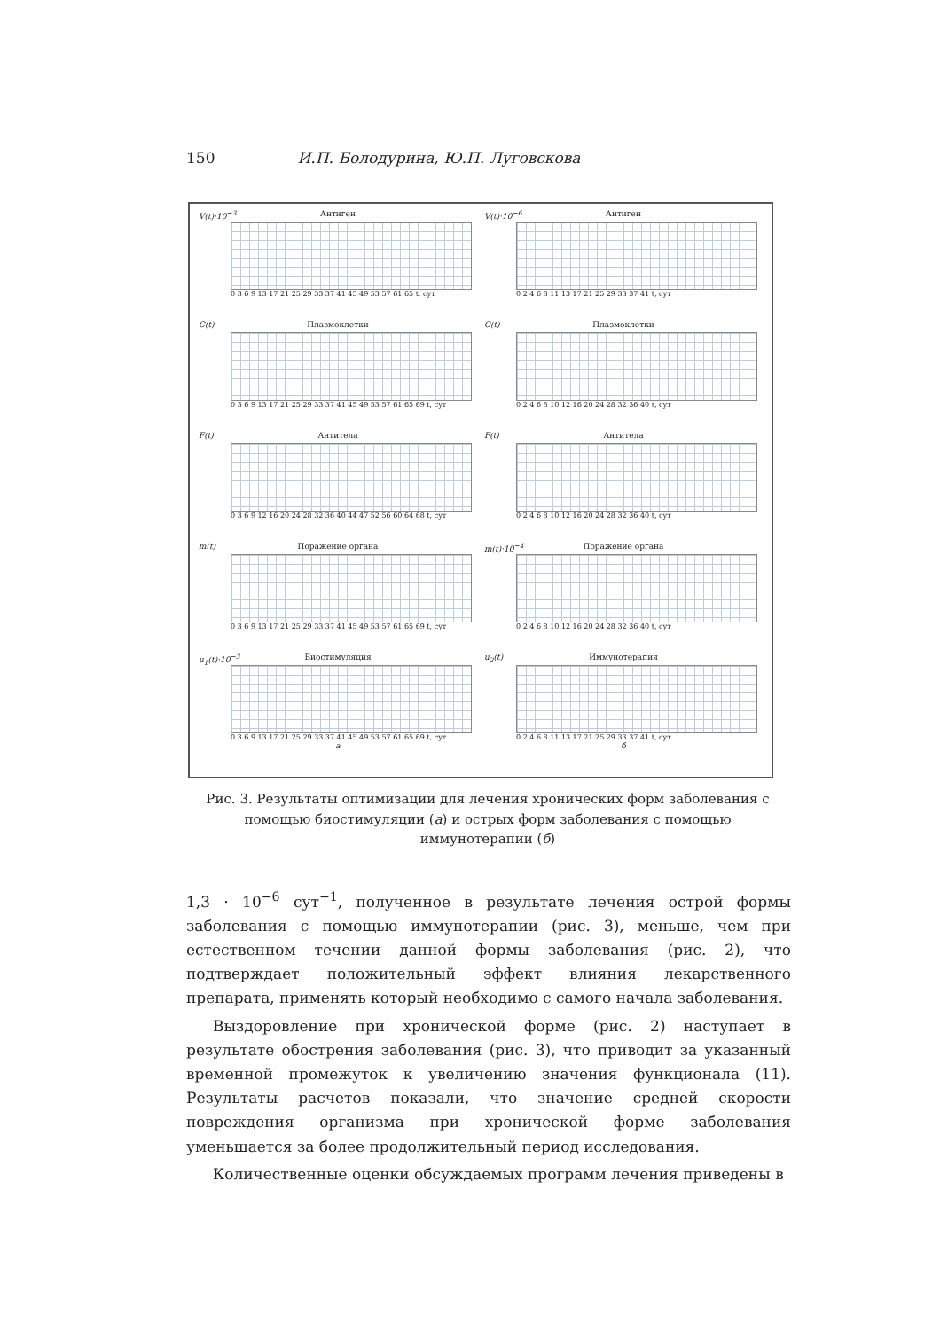150 И.П. Болодурина, Ю.П. Луговскова
V(t)·10<sup>−3</sup>
Антиген
0 3 6 9 13 17 21 25 29 33 37 41 45 49 53 57 61 65 t, сут
C(t)
Плазмоклетки
0 3 6 9 13 17 21 25 29 33 37 41 45 49 53 57 61 65 69 t, сут
F(t)
Антитела
0 3 6 9 12 16 20 24 28 32 36 40 44 47 52 56 60 64 68 t, сут
m(t)
Поражение органа
0 3 6 9 13 17 21 25 29 33 37 41 45 49 53 57 61 65 69 t, сут
u<sub>1</sub>(t)·10<sup>−3</sup>
Биостимуляция
0 3 6 9 13 17 21 25 29 33 37 41 45 49 53 57 61 65 69 t, сут
а
V(t)·10<sup>−6</sup>
Антиген
0 2 4 6 8 11 13 17 21 25 29 33 37 41 t, сут
C(t)
Плазмоклетки
0 2 4 6 8 10 12 16 20 24 28 32 36 40 t, сут
F(t)
Антитела
0 2 4 6 8 10 12 16 20 24 28 32 36 40 t, сут
m(t)·10<sup>−4</sup>
Поражение органа
0 2 4 6 8 10 12 16 20 24 28 32 36 40 t, сут
u<sub>2</sub>(t)
Иммунотерапия
0 2 4 6 8 11 13 17 21 25 29 33 37 41 t, сут
б
Рис. 3. Результаты оптимизации для лечения хронических форм заболевания с помощью биостимуляции (а) и острых форм заболевания с помощью иммунотерапии (б)
1,3 · 10<sup>−6</sup> сут<sup>−1</sup>, полученное в результате лечения острой формы заболевания с помощью иммунотерапии (рис. 3), меньше, чем при естественном течении данной формы заболевания (рис. 2), что подтверждает положительный эффект влияния лекарственного препарата, применять который необходимо с самого начала заболевания.
Выздоровление при хронической форме (рис. 2) наступает в результате обострения заболевания (рис. 3), что приводит за указанный временной промежуток к увеличению значения функционала (11). Результаты расчетов показали, что значение средней скорости повреждения организма при хронической форме заболевания уменьшается за более продолжительный период исследования.
Количественные оценки обсуждаемых программ лечения приведены в